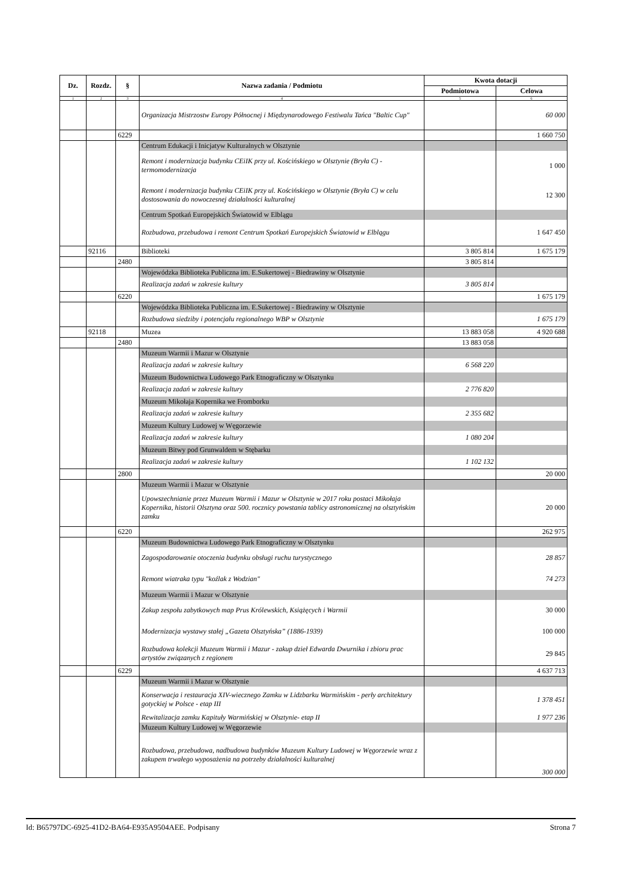| Dz. | Rozdz. | § | Nazwa zadania / Podmiotu | Kwota dotacji | |
| --- | --- | --- | --- | --- | --- |
| | | | | Podmiotowa | Celowa |
| 1 | 2 | 3 | 4 | 5 | 6 |
| | | | Organizacja Mistrzostw Europy Północnej i Międzynarodowego Festiwalu Tańca "Baltic Cup" | | 60 000 |
| | | 6229 | | | 1 660 750 |
| | | | Centrum Edukacji i Inicjatyw Kulturalnych w Olsztynie | | |
| | | | Remont i modernizacja budynku CEiIK przy ul. Kościńskiego w Olsztynie (Bryła C) - termomodernizacja | | 1 000 |
| | | | Remont i modernizacja budynku CEiIK przy ul. Kościńskiego w Olsztynie (Bryła C) w celu dostosowania do nowoczesnej działalności kulturalnej | | 12 300 |
| | | | Centrum Spotkań Europejskich Światowid w Elblągu | | |
| | | | Rozbudowa, przebudowa i remont Centrum Spotkań Europejskich Światowid w Elblągu | | 1 647 450 |
| | 92116 | | Biblioteki | 3 805 814 | 1 675 179 |
| | | 2480 | | 3 805 814 | |
| | | | Wojewódzka Biblioteka Publiczna im. E.Sukertowej - Biedrawiny w Olsztynie | | |
| | | | Realizacja zadań w zakresie kultury | 3 805 814 | |
| | | 6220 | | | 1 675 179 |
| | | | Wojewódzka Biblioteka Publiczna im. E.Sukertowej - Biedrawiny w Olsztynie | | |
| | | | Rozbudowa siedziby i potencjału regionalnego WBP w Olsztynie | | 1 675 179 |
| | 92118 | | Muzea | 13 883 058 | 4 920 688 |
| | | 2480 | | 13 883 058 | |
| | | | Muzeum Warmii i Mazur w Olsztynie | | |
| | | | Realizacja zadań w zakresie kultury | 6 568 220 | |
| | | | Muzeum Budownictwa Ludowego Park Etnograficzny w Olsztynku | | |
| | | | Realizacja zadań w zakresie kultury | 2 776 820 | |
| | | | Muzeum Mikołaja Kopernika we Fromborku | | |
| | | | Realizacja zadań w zakresie kultury | 2 355 682 | |
| | | | Muzeum Kultury Ludowej w Węgorzewie | | |
| | | | Realizacja zadań w zakresie kultury | 1 080 204 | |
| | | | Muzeum Bitwy pod Grunwaldem w Stębarku | | |
| | | | Realizacja zadań w zakresie kultury | 1 102 132 | |
| | | 2800 | | | 20 000 |
| | | | Muzeum Warmii i Mazur w Olsztynie | | |
| | | | Upowszechnianie przez Muzeum Warmii i Mazur w Olsztynie w 2017 roku postaci Mikołaja Kopernika, historii Olsztyna oraz 500. rocznicy powstania tablicy astronomicznej na olsztyńskim zamku | | 20 000 |
| | | 6220 | | | 262 975 |
| | | | Muzeum Budownictwa Ludowego Park Etnograficzny w Olsztynku | | |
| | | | Zagospodarowanie otoczenia budynku obsługi ruchu turystycznego | | 28 857 |
| | | | Remont wiatraka typu "koźlak z Wodzian" | | 74 273 |
| | | | Muzeum Warmii i Mazur w Olsztynie | | |
| | | | Zakup zespołu zabytkowych map Prus Królewskich, Książęcych i Warmii | | 30 000 |
| | | | Modernizacja wystawy stałej „Gazeta Olsztyńska” (1886-1939) | | 100 000 |
| | | | Rozbudowa kolekcji Muzeum Warmii i Mazur - zakup dzieł Edwarda Dwurnika i zbioru prac artystów związanych z regionem | | 29 845 |
| | | 6229 | | | 4 637 713 |
| | | | Muzeum Warmii i Mazur w Olsztynie | | |
| | | | Konserwacja i restauracja XIV-wiecznego Zamku w Lidzbarku Warmińskim - perły architektury gotyckiej w Polsce - etap III | | 1 378 451 |
| | | | Rewitalizacja zamku Kapituły Warmińskiej w Olsztynie- etap II | | 1 977 236 |
| | | | Muzeum Kultury Ludowej w Węgorzewie | | |
| | | | Rozbudowa, przebudowa, nadbudowa budynków Muzeum Kultury Ludowej w Węgorzewie wraz z zakupem trwałego wyposażenia na potrzeby działalności kulturalnej | | 300 000 |
Id: B65797DC-6925-41D2-BA64-E935A9504AEE. Podpisany Strona 7